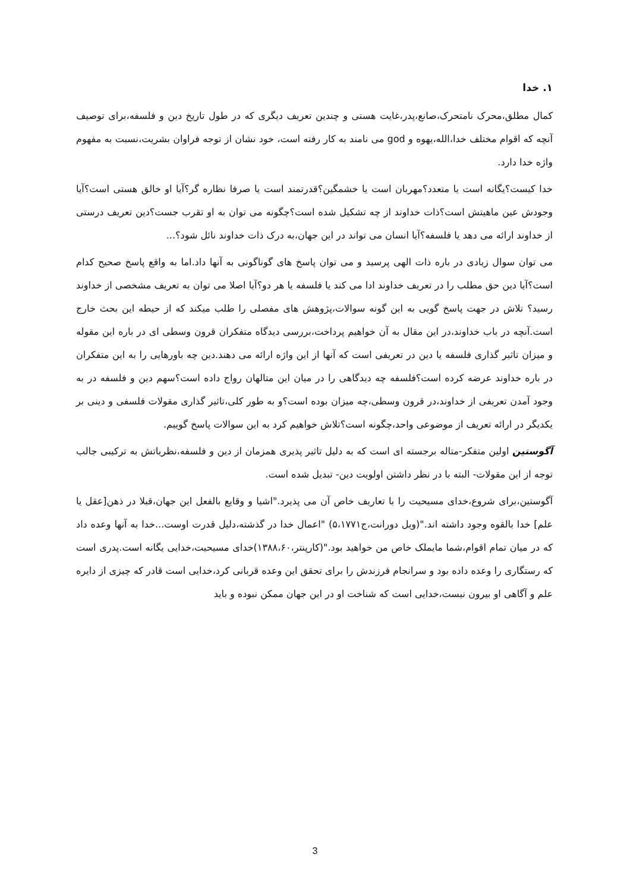۱. خدا
کمال مطلق،محرک نامتحرک،صانع،پدر،غایت هستی و چندین تعریف دیگری که در طول تاریخ دین و فلسفه،برای توصیف آنچه که اقوام مختلف خدا،الله،یهوه و god می نامند به کار رفته است، خود نشان از توجه فراوان بشریت،نسبت به مفهوم واژه خدا دارد.
خدا کیست؟یگانه است یا متعدد؟مهربان است یا خشمگین؟قدرتمند است یا صرفا نظاره گر؟آیا او خالق هستی است؟آیا وجودش عین ماهیتش است؟ذات خداوند از چه تشکیل شده است؟چگونه می توان به او تقرب جست؟دین تعریف درستی از خداوند ارائه می دهد یا فلسفه؟آیا انسان می تواند در این جهان،به درک ذات خداوند نائل شود؟...
می توان سوال زیادی در باره ذات الهی پرسید و می توان پاسخ های گوناگونی به آنها داد.اما به واقع پاسخ صحیح کدام است؟آیا دین حق مطلب را در تعریف خداوند ادا می کند یا فلسفه یا هر دو؟آیا اصلا می توان به تعریف مشخصی از خداوند رسید؟ تلاش در جهت پاسخ گویی به این گونه سوالات،پژوهش های مفصلی را طلب میکند که از حیطه این بحث خارج است.آنچه در باب خداوند،در این مقال به آن خواهیم پرداخت،بررسی دیدگاه متفکران قرون وسطی ای در باره این مقوله و میزان تاثیر گذاری فلسفه یا دین در تعریفی است که آنها از این واژه ارائه می دهند.دین چه باورهایی را به این متفکران در باره خداوند عرضه کرده است؟فلسفه چه دیدگاهی را در میان این متالهان رواج داده است؟سهم دین و فلسفه در به وجود آمدن تعریفی از خداوند،در قرون وسطی،چه میزان بوده است؟و به طور کلی،تاثیر گذاری مقولات فلسفی و دینی بر یکدیگر در ارائه تعریف از موضوعی واحد،چگونه است؟تلاش خواهیم کرد به این سوالات پاسخ گوییم.
آگوستین اولین متفکر-متاله برجسته ای است که به دلیل تاثیر پذیری همزمان از دین و فلسفه،نظریاتش به ترکیبی جالب توجه از این مقولات- البته با در نظر داشتن اولویت دین- تبدیل شده است.
آگوستین،برای شروع،خدای مسیحیت را با تعاریف خاص آن می پذیرد."اشیا و وقایع بالفعل این جهان،قبلا در ذهن[عقل یا علم] خدا بالقوه وجود داشته اند."(ویل دورانت،ج۵،۱۷۷۱) "اعمال خدا در گذشته،دلیل قدرت اوست...خدا به آنها وعده داد که در میان تمام اقوام،شما مایملک خاص من خواهید بود."(کارپنتر،۱۳۸۸،۶۰)خدای مسیحیت،خدایی یگانه است.پدری است که رستگاری را وعده داده بود و سرانجام فرزندش را برای تحقق این وعده قربانی کرد،خدایی است قادر که چیزی از دایره علم و آگاهی او بیرون نیست،خدایی است که شناخت او در این جهان ممکن نبوده و باید
3